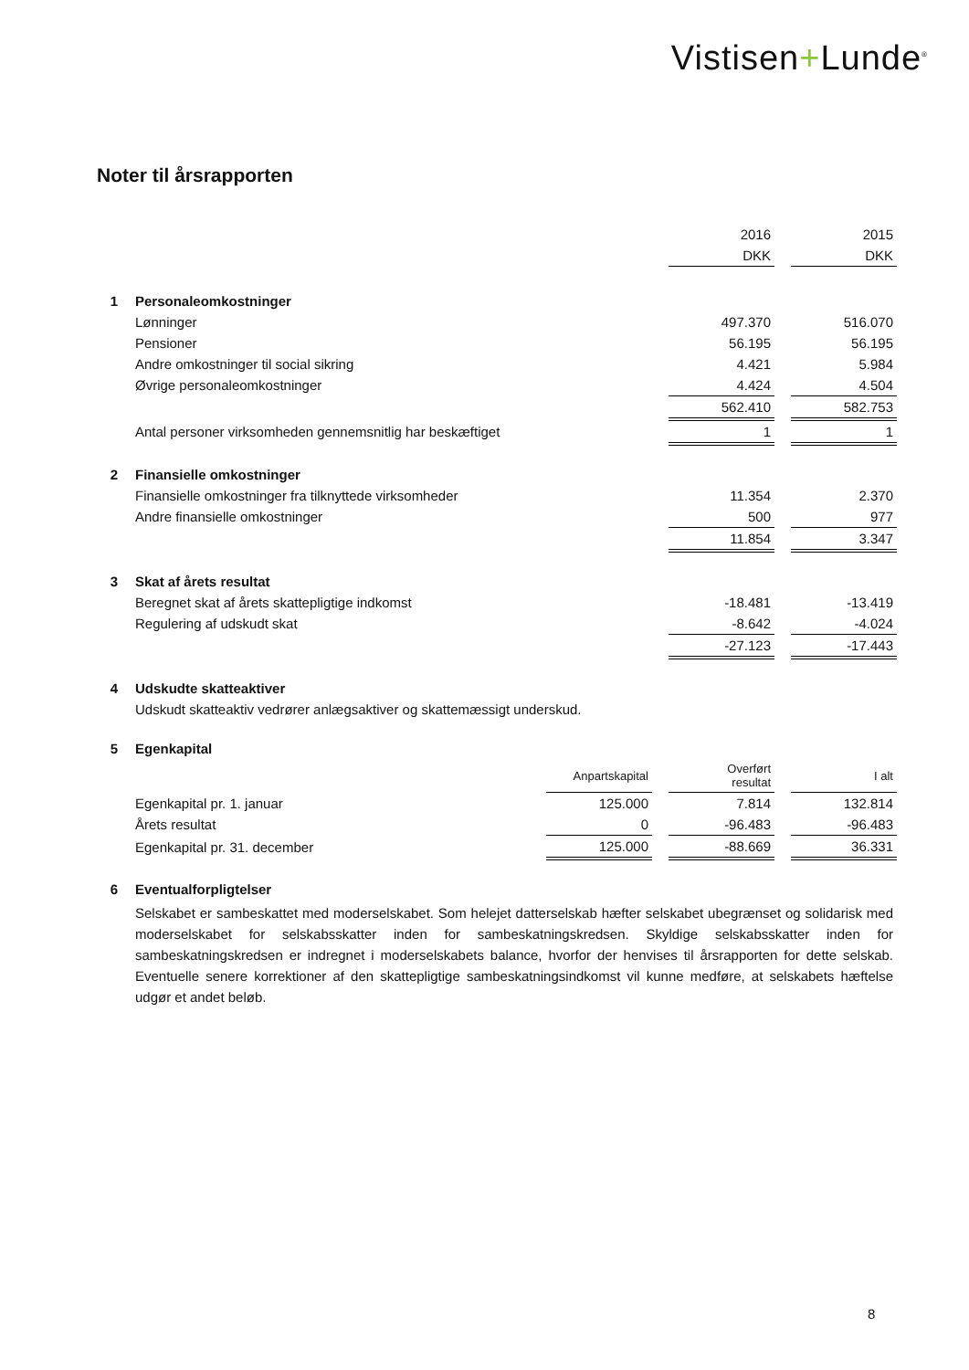Vistisen+Lunde<sup>®</sup>
Noter til årsrapporten
| | | | | 2016 | | 2015 |
| | | | | DKK | | DKK |
| 1 | Personaleomkostninger | | | | | |
| | Lønninger | | | 497.370 | | 516.070 |
| | Pensioner | | | 56.195 | | 56.195 |
| | Andre omkostninger til social sikring | | | 4.421 | | 5.984 |
| | Øvrige personaleomkostninger | | | 4.424 | | 4.504 |
| | | | | 562.410 | | 582.753 |
| | Antal personer virksomheden gennemsnitlig har beskæftiget | | | 1 | | 1 |
| 2 | Finansielle omkostninger | | | | | |
| | Finansielle omkostninger fra tilknyttede virksomheder | | | 11.354 | | 2.370 |
| | Andre finansielle omkostninger | | | 500 | | 977 |
| | | | | 11.854 | | 3.347 |
| 3 | Skat af årets resultat | | | | | |
| | Beregnet skat af årets skattepligtige indkomst | | | -18.481 | | -13.419 |
| | Regulering af udskudt skat | | | -8.642 | | -4.024 |
| | | | | -27.123 | | -17.443 |
| 4 | Udskudte skatteaktiver | | | | | |
| | Udskudt skatteaktiv vedrører anlægsaktiver og skattemæssigt underskud. | | | | | |
| 5 | Egenkapital | | | | | |
| | | Anpartskapital | | Overført resultat | | I alt |
| | Egenkapital pr. 1. januar | 125.000 | | 7.814 | | 132.814 |
| | Årets resultat | 0 | | -96.483 | | -96.483 |
| | Egenkapital pr. 31. december | 125.000 | | -88.669 | | 36.331 |
| 6 | Eventualforpligtelser | | | | | |
| | Selskabet er sambeskattet med moderselskabet. Som helejet datterselskab hæfter selskabet ubegrænset og solidarisk med moderselskabet for selskabsskatter inden for sambeskatningskredsen. Skyldige selskabsskatter inden for sambeskatningskredsen er indregnet i moderselskabets balance, hvorfor der henvises til årsrapporten for dette selskab. Eventuelle senere korrektioner af den skattepligtige sambeskatningsindkomst vil kunne medføre, at selskabets hæftelse udgør et andet beløb. | | | | | |
8